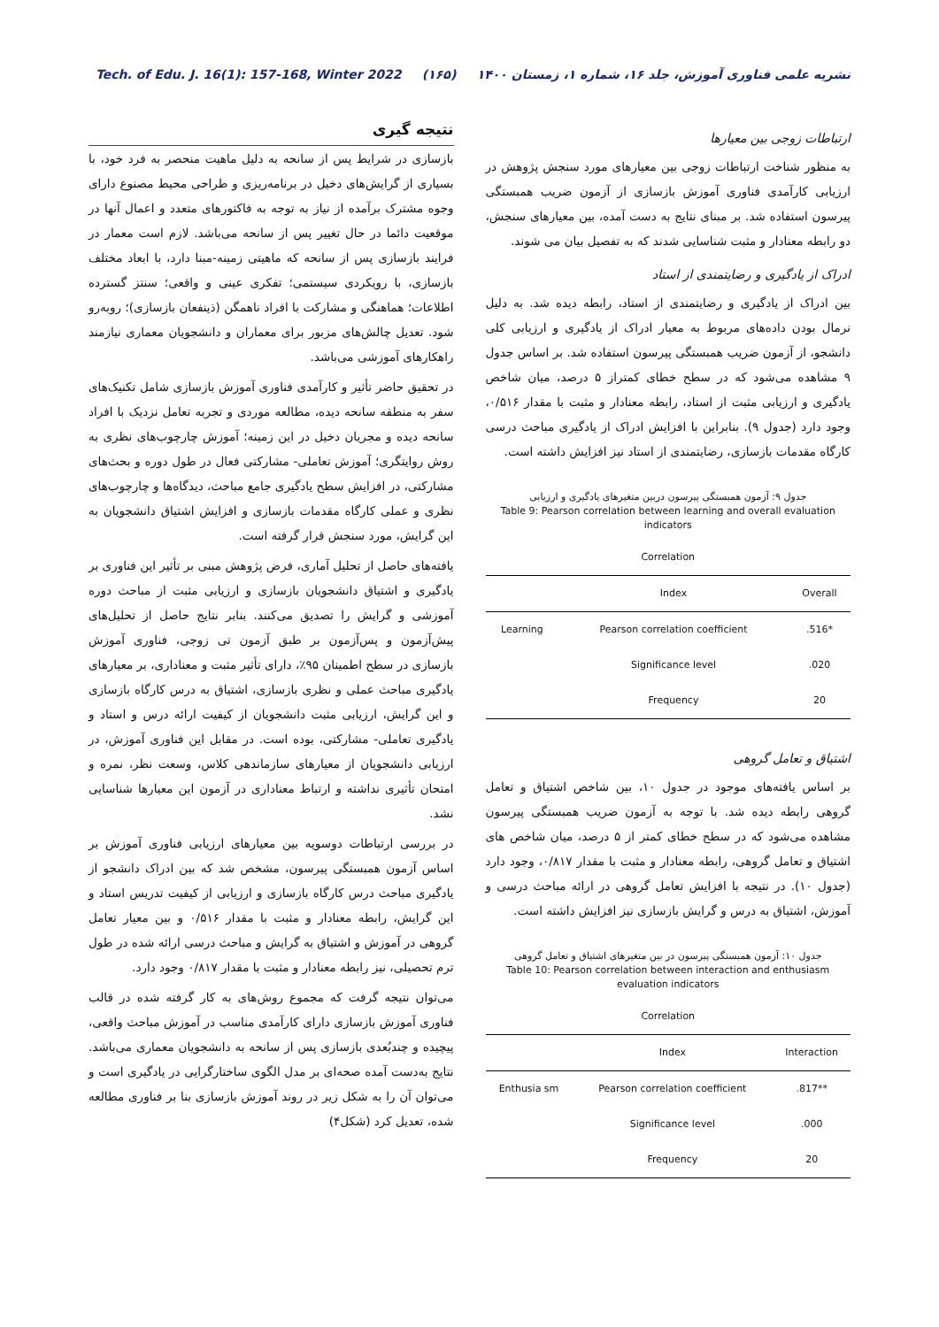Tech. of Edu. J. 16(1): 157-168, Winter 2022 (۱۶۵) نشریه علمی فناوری آموزش، جلد ۱۶، شماره ۱، زمستان ۱۴۰۰
ارتباطات زوجی بین معیارها
به منظور شناخت ارتباطات زوجی بین معیارهای مورد سنجش پژوهش در ارزیابی کارآمدی فناوری آموزش بازسازی از آزمون ضریب همبستگی پیرسون استفاده شد. بر مبنای نتایج به دست آمده، بین معیارهای سنجش، دو رابطه معنادار و مثبت شناسایی شدند که به تفصیل بیان می شوند.
ادراک از یادگیری و رضایتمندی از استاد
بین ادراک از یادگیری و رضایتمندی از استاد، رابطه دیده شد. به دلیل نرمال بودن داده‌های مربوط به معیار ادراک از یادگیری و ارزیابی کلی دانشجو، از آزمون ضریب همبستگی پیرسون استفاده شد. بر اساس جدول ۹ مشاهده می‌شود که در سطح خطای کمتراز ۵ درصد، میان شاخص یادگیری و ارزیابی مثبت از استاد، رابطه معنادار و مثبت با مقدار ۰/۵۱۶، وجود دارد (جدول ۹). بنابراین با افزایش ادراک از یادگیری مباحث درسی کارگاه مقدمات بازسازی، رضایتمندی از استاد نیز افزایش داشته است.
جدول ۹: آزمون همبستگی پیرسون دربین متغیرهای یادگیری و ارزیابی
Table 9: Pearson correlation between learning and overall evaluation indicators
| Correlation | | |
| --- | --- | --- |
| | Index | Overall |
| Learning | Pearson correlation coefficient | .516* |
| | Significance level | .020 |
| | Frequency | 20 |
اشتیاق و تعامل گروهی
بر اساس یافته‌های موجود در جدول ۱۰، بین شاخص اشتیاق و تعامل گروهی رابطه دیده شد. با توجه به آزمون ضریب همبستگی پیرسون مشاهده می‌شود که در سطح خطای کمتر از ۵ درصد، میان شاخص های اشتیاق و تعامل گروهی، رابطه معنادار و مثبت با مقدار ۰/۸۱۷، وجود دارد (جدول ۱۰). در نتیجه با افزایش تعامل گروهی در ارائه مباحث درسی و آموزش، اشتیاق به درس و گرایش بازسازی نیز افزایش داشته است.
جدول ۱۰: آزمون همبستگی پیرسون در بین متغیرهای اشتیاق و تعامل گروهی
Table 10: Pearson correlation between interaction and enthusiasm evaluation indicators
| Correlation | | |
| --- | --- | --- |
| | Index | Interaction |
| Enthusia sm | Pearson correlation coefficient | .817** |
| | Significance level | .000 |
| | Frequency | 20 |
نتیجه گیری
بازسازی در شرایط پس از سانحه به دلیل ماهیت منحصر به فرد خود، با بسیاری از گرایش‌های دخیل در برنامه‌ریزی و طراحی محیط مصنوع دارای وجوه مشترک برآمده از نیاز به توجه به فاکتورهای متعدد و اعمال آنها در موقعیت دائما در حال تغییر پس از سانحه می‌باشد. لازم است معمار در فرایند بازسازی پس از سانحه که ماهیتی زمینه-مبنا دارد، با ابعاد مختلف بازسازی، با رویکردی سیستمی؛ تفکری عینی و واقعی؛ سنتز گسترده اطلاعات؛ هماهنگی و مشارکت با افراد ناهمگن (ذینفعان بازسازی)؛ روبه‌رو شود. تعدیل چالش‌های مزبور برای معماران و دانشجویان معماری نیازمند راهکارهای آموزشی می‌باشد.
در تحقیق حاضر تأثیر و کارآمدی فناوری آموزش بازسازی شامل تکنیک‌های سفر به منطقه سانحه دیده، مطالعه موردی و تجربه تعامل نزدیک با افراد سانحه دیده و مجریان دخیل در این زمینه؛ آموزش چارچوب‌های نظری به روش روایتگری؛ آموزش تعاملی- مشارکتی فعال در طول دوره و بحث‌های مشارکتی، در افزایش سطح یادگیری جامع مباحث، دیدگاه‌ها و چارچوب‌های نظری و عملی کارگاه مقدمات بازسازی و افزایش اشتیاق دانشجویان به این گرایش، مورد سنجش قرار گرفته است.
یافته‌های حاصل از تحلیل آماری، فرض پژوهش مبنی بر تأثیر این فناوری بر یادگیری و اشتیاق دانشجویان بازسازی و ارزیابی مثبت از مباحث دوره آموزشی و گرایش را تصدیق می‌کنند. بنابر نتایج حاصل از تحلیل‌های پیش‌آزمون و پس‌آزمون بر طبق آزمون تی زوجی، فناوری آموزش بازسازی در سطح اطمینان ۹۵٪، دارای تأثیر مثبت و معناداری، بر معیارهای یادگیری مباحث عملی و نظری بازسازی، اشتیاق به درس کارگاه بازسازی و این گرایش، ارزیابی مثبت دانشجویان از کیفیت ارائه درس و استاد و یادگیری تعاملی- مشارکتی، بوده است. در مقابل این فناوری آموزش، در ارزیابی دانشجویان از معیارهای سازماندهی کلاس، وسعت نظر، نمره و امتحان تأثیری نداشته و ارتباط معناداری در آزمون این معیارها شناسایی نشد.
در بررسی ارتباطات دوسویه بین معیارهای ارزیابی فناوری آموزش بر اساس آزمون همبستگی پیرسون، مشخص شد که بین ادراک دانشجو از یادگیری مباحث درس کارگاه بازسازی و ارزیابی از کیفیت تدریس استاد و این گرایش، رابطه معنادار و مثبت با مقدار ۰/۵۱۶ و بین معیار تعامل گروهی در آموزش و اشتیاق به گرایش و مباحث درسی ارائه شده در طول ترم تحصیلی، نیز رابطه معنادار و مثبت با مقدار ۰/۸۱۷ وجود دارد.
می‌توان نتیجه گرفت که مجموع روش‌های به کار گرفته شده در قالب فناوری آموزش بازسازی دارای کارآمدی مناسب در آموزش مباحث واقعی، پیچیده و چندبُعدی بازسازی پس از سانحه به دانشجویان معماری می‌باشد. نتایج به‌دست آمده صحه‌ای بر مدل الگوی ساختارگرایی در یادگیری است و می‌توان آن را به شکل زیر در روند آموزش بازسازی بنا بر فناوری مطالعه شده، تعدیل کرد (شکل۴)